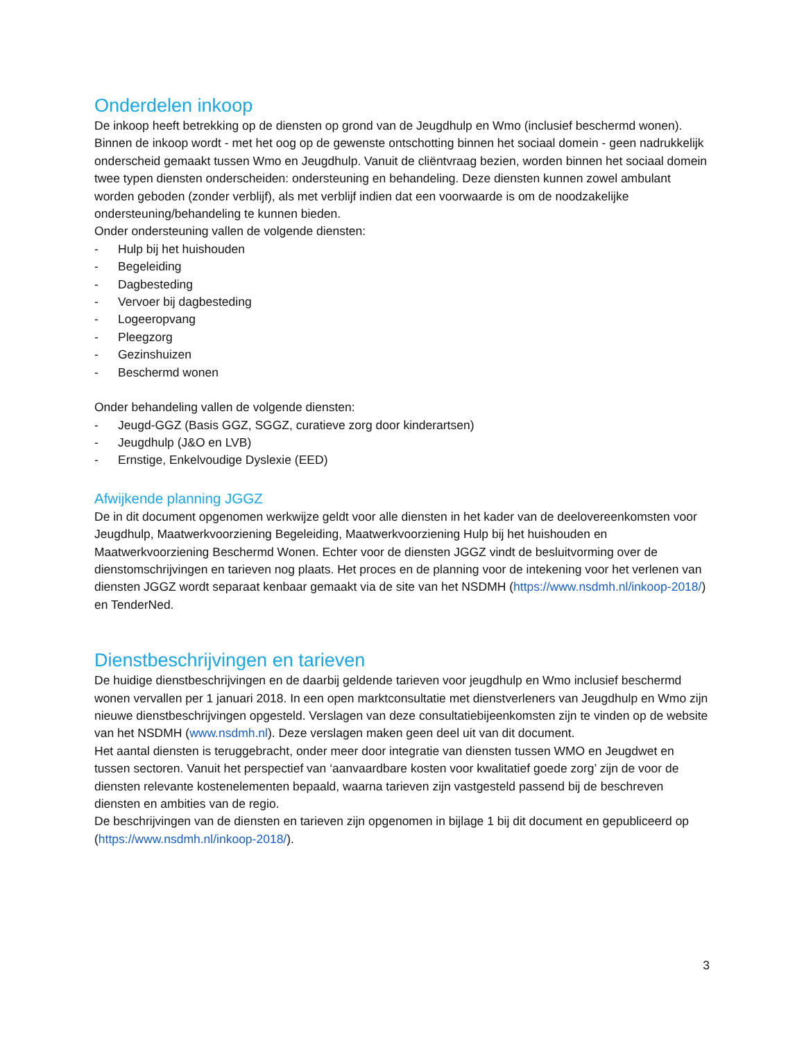Onderdelen inkoop
De inkoop heeft betrekking op de diensten op grond van de Jeugdhulp en Wmo (inclusief beschermd wonen). Binnen de inkoop wordt - met het oog op de gewenste ontschotting binnen het sociaal domein - geen nadrukkelijk onderscheid gemaakt tussen Wmo en Jeugdhulp. Vanuit de cliëntvraag bezien, worden binnen het sociaal domein twee typen diensten onderscheiden: ondersteuning en behandeling. Deze diensten kunnen zowel ambulant worden geboden (zonder verblijf), als met verblijf indien dat een voorwaarde is om de noodzakelijke ondersteuning/behandeling te kunnen bieden.
Onder ondersteuning vallen de volgende diensten:
- Hulp bij het huishouden
- Begeleiding
- Dagbesteding
- Vervoer bij dagbesteding
- Logeeropvang
- Pleegzorg
- Gezinshuizen
- Beschermd wonen
Onder behandeling vallen de volgende diensten:
- Jeugd-GGZ (Basis GGZ, SGGZ, curatieve zorg door kinderartsen)
- Jeugdhulp (J&O en LVB)
- Ernstige, Enkelvoudige Dyslexie (EED)
Afwijkende planning JGGZ
De in dit document opgenomen werkwijze geldt voor alle diensten in het kader van de deelovereenkomsten voor Jeugdhulp, Maatwerkvoorziening Begeleiding, Maatwerkvoorziening Hulp bij het huishouden en Maatwerkvoorziening Beschermd Wonen. Echter voor de diensten JGGZ vindt de besluitvorming over de dienstomschrijvingen en tarieven nog plaats. Het proces en de planning voor de intekening voor het verlenen van diensten JGGZ wordt separaat kenbaar gemaakt via de site van het NSDMH (https://www.nsdmh.nl/inkoop-2018/) en TenderNed.
Dienstbeschrijvingen en tarieven
De huidige dienstbeschrijvingen en de daarbij geldende tarieven voor jeugdhulp en Wmo inclusief beschermd wonen vervallen per 1 januari 2018. In een open marktconsultatie met dienstverleners van Jeugdhulp en Wmo zijn nieuwe dienstbeschrijvingen opgesteld. Verslagen van deze consultatiebijeenkomsten zijn te vinden op de website van het NSDMH (www.nsdmh.nl). Deze verslagen maken geen deel uit van dit document.
Het aantal diensten is teruggebracht, onder meer door integratie van diensten tussen WMO en Jeugdwet en tussen sectoren. Vanuit het perspectief van ‘aanvaardbare kosten voor kwalitatief goede zorg’ zijn de voor de diensten relevante kostenelementen bepaald, waarna tarieven zijn vastgesteld passend bij de beschreven diensten en ambities van de regio.
De beschrijvingen van de diensten en tarieven zijn opgenomen in bijlage 1 bij dit document en gepubliceerd op (https://www.nsdmh.nl/inkoop-2018/).
3